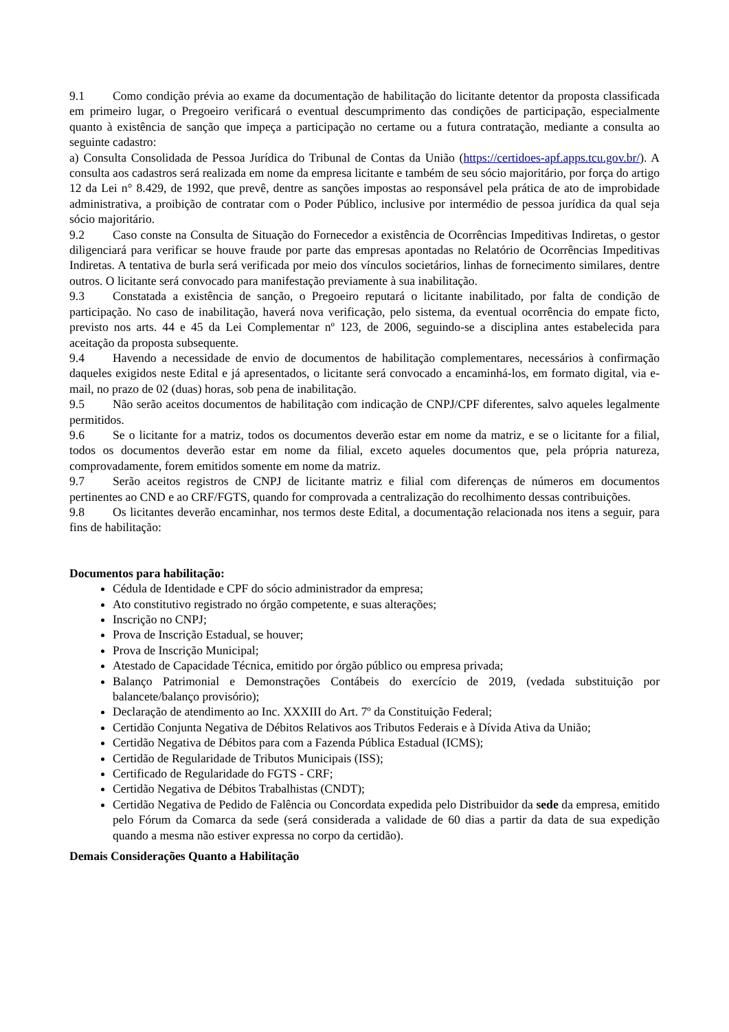9.1 Como condição prévia ao exame da documentação de habilitação do licitante detentor da proposta classificada em primeiro lugar, o Pregoeiro verificará o eventual descumprimento das condições de participação, especialmente quanto à existência de sanção que impeça a participação no certame ou a futura contratação, mediante a consulta ao seguinte cadastro:
a) Consulta Consolidada de Pessoa Jurídica do Tribunal de Contas da União (https://certidoes-apf.apps.tcu.gov.br/). A consulta aos cadastros será realizada em nome da empresa licitante e também de seu sócio majoritário, por força do artigo 12 da Lei n° 8.429, de 1992, que prevê, dentre as sanções impostas ao responsável pela prática de ato de improbidade administrativa, a proibição de contratar com o Poder Público, inclusive por intermédio de pessoa jurídica da qual seja sócio majoritário.
9.2 Caso conste na Consulta de Situação do Fornecedor a existência de Ocorrências Impeditivas Indiretas, o gestor diligenciará para verificar se houve fraude por parte das empresas apontadas no Relatório de Ocorrências Impeditivas Indiretas. A tentativa de burla será verificada por meio dos vínculos societários, linhas de fornecimento similares, dentre outros. O licitante será convocado para manifestação previamente à sua inabilitação.
9.3 Constatada a existência de sanção, o Pregoeiro reputará o licitante inabilitado, por falta de condição de participação. No caso de inabilitação, haverá nova verificação, pelo sistema, da eventual ocorrência do empate ficto, previsto nos arts. 44 e 45 da Lei Complementar nº 123, de 2006, seguindo-se a disciplina antes estabelecida para aceitação da proposta subsequente.
9.4 Havendo a necessidade de envio de documentos de habilitação complementares, necessários à confirmação daqueles exigidos neste Edital e já apresentados, o licitante será convocado a encaminhá-los, em formato digital, via e-mail, no prazo de 02 (duas) horas, sob pena de inabilitação.
9.5 Não serão aceitos documentos de habilitação com indicação de CNPJ/CPF diferentes, salvo aqueles legalmente permitidos.
9.6 Se o licitante for a matriz, todos os documentos deverão estar em nome da matriz, e se o licitante for a filial, todos os documentos deverão estar em nome da filial, exceto aqueles documentos que, pela própria natureza, comprovadamente, forem emitidos somente em nome da matriz.
9.7 Serão aceitos registros de CNPJ de licitante matriz e filial com diferenças de números em documentos pertinentes ao CND e ao CRF/FGTS, quando for comprovada a centralização do recolhimento dessas contribuições.
9.8 Os licitantes deverão encaminhar, nos termos deste Edital, a documentação relacionada nos itens a seguir, para fins de habilitação:
Documentos para habilitação:
Cédula de Identidade e CPF do sócio administrador da empresa;
Ato constitutivo registrado no órgão competente, e suas alterações;
Inscrição no CNPJ;
Prova de Inscrição Estadual, se houver;
Prova de Inscrição Municipal;
Atestado de Capacidade Técnica, emitido por órgão público ou empresa privada;
Balanço Patrimonial e Demonstrações Contábeis do exercício de 2019, (vedada substituição por balancete/balanço provisório);
Declaração de atendimento ao Inc. XXXIII do Art. 7º da Constituição Federal;
Certidão Conjunta Negativa de Débitos Relativos aos Tributos Federais e à Dívida Ativa da União;
Certidão Negativa de Débitos para com a Fazenda Pública Estadual (ICMS);
Certidão de Regularidade de Tributos Municipais (ISS);
Certificado de Regularidade do FGTS - CRF;
Certidão Negativa de Débitos Trabalhistas (CNDT);
Certidão Negativa de Pedido de Falência ou Concordata expedida pelo Distribuidor da sede da empresa, emitido pelo Fórum da Comarca da sede (será considerada a validade de 60 dias a partir da data de sua expedição quando a mesma não estiver expressa no corpo da certidão).
Demais Considerações Quanto a Habilitação